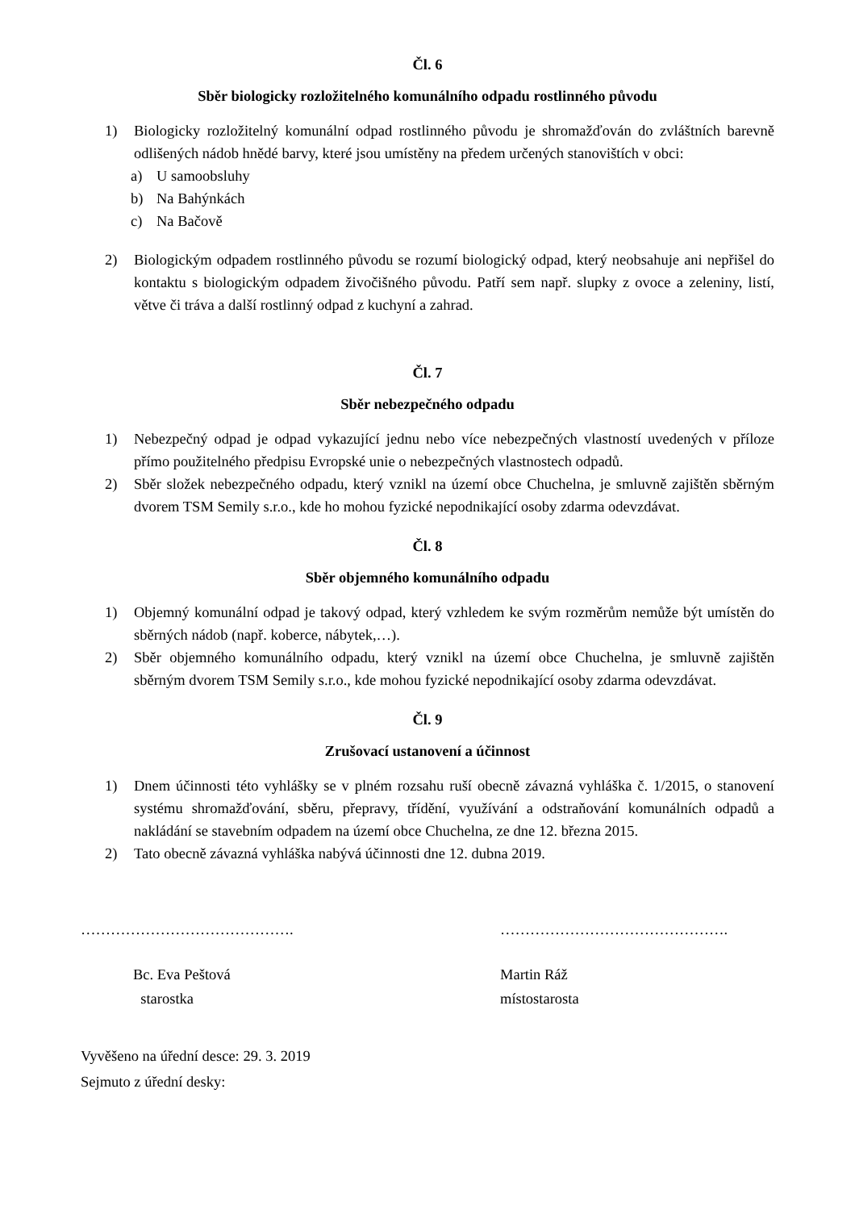Čl. 6
Sběr biologicky rozložitelného komunálního odpadu rostlinného původu
1) Biologicky rozložitelný komunální odpad rostlinného původu je shromažďován do zvláštních barevně odlišených nádob hnědé barvy, které jsou umístěny na předem určených stanovištích v obci:
a) U samoobsluhy
b) Na Bahýnkách
c) Na Bačově
2) Biologickým odpadem rostlinného původu se rozumí biologický odpad, který neobsahuje ani nepřišel do kontaktu s biologickým odpadem živočišného původu. Patří sem např. slupky z ovoce a zeleniny, listí, větve či tráva a další rostlinný odpad z kuchyní a zahrad.
Čl. 7
Sběr nebezpečného odpadu
1) Nebezpečný odpad je odpad vykazující jednu nebo více nebezpečných vlastností uvedených v příloze přímo použitelného předpisu Evropské unie o nebezpečných vlastnostech odpadů.
2) Sběr složek nebezpečného odpadu, který vznikl na území obce Chuchelna, je smluvně zajištěn sběrným dvorem TSM Semily s.r.o., kde ho mohou fyzické nepodnikající osoby zdarma odevzdávat.
Čl. 8
Sběr objemného komunálního odpadu
1) Objemný komunální odpad je takový odpad, který vzhledem ke svým rozměrům nemůže být umístěn do sběrných nádob (např. koberce, nábytek,…).
2) Sběr objemného komunálního odpadu, který vznikl na území obce Chuchelna, je smluvně zajištěn sběrným dvorem TSM Semily s.r.o., kde mohou fyzické nepodnikající osoby zdarma odevzdávat.
Čl. 9
Zrušovací ustanovení a účinnost
1) Dnem účinnosti této vyhlášky se v plném rozsahu ruší obecně závazná vyhláška č. 1/2015, o stanovení systému shromažďování, sběru, přepravy, třídění, využívání a odstraňování komunálních odpadů a nakládání se stavebním odpadem na území obce Chuchelna, ze dne 12. března 2015.
2) Tato obecně závazná vyhláška nabývá účinnosti dne 12. dubna 2019.
……………………………………. ……………………………………….
Bc. Eva Peštová
starostka
Martin Ráž
místostarosta
Vyvěšeno na úřední desce: 29. 3. 2019
Sejmuto z úřední desky: